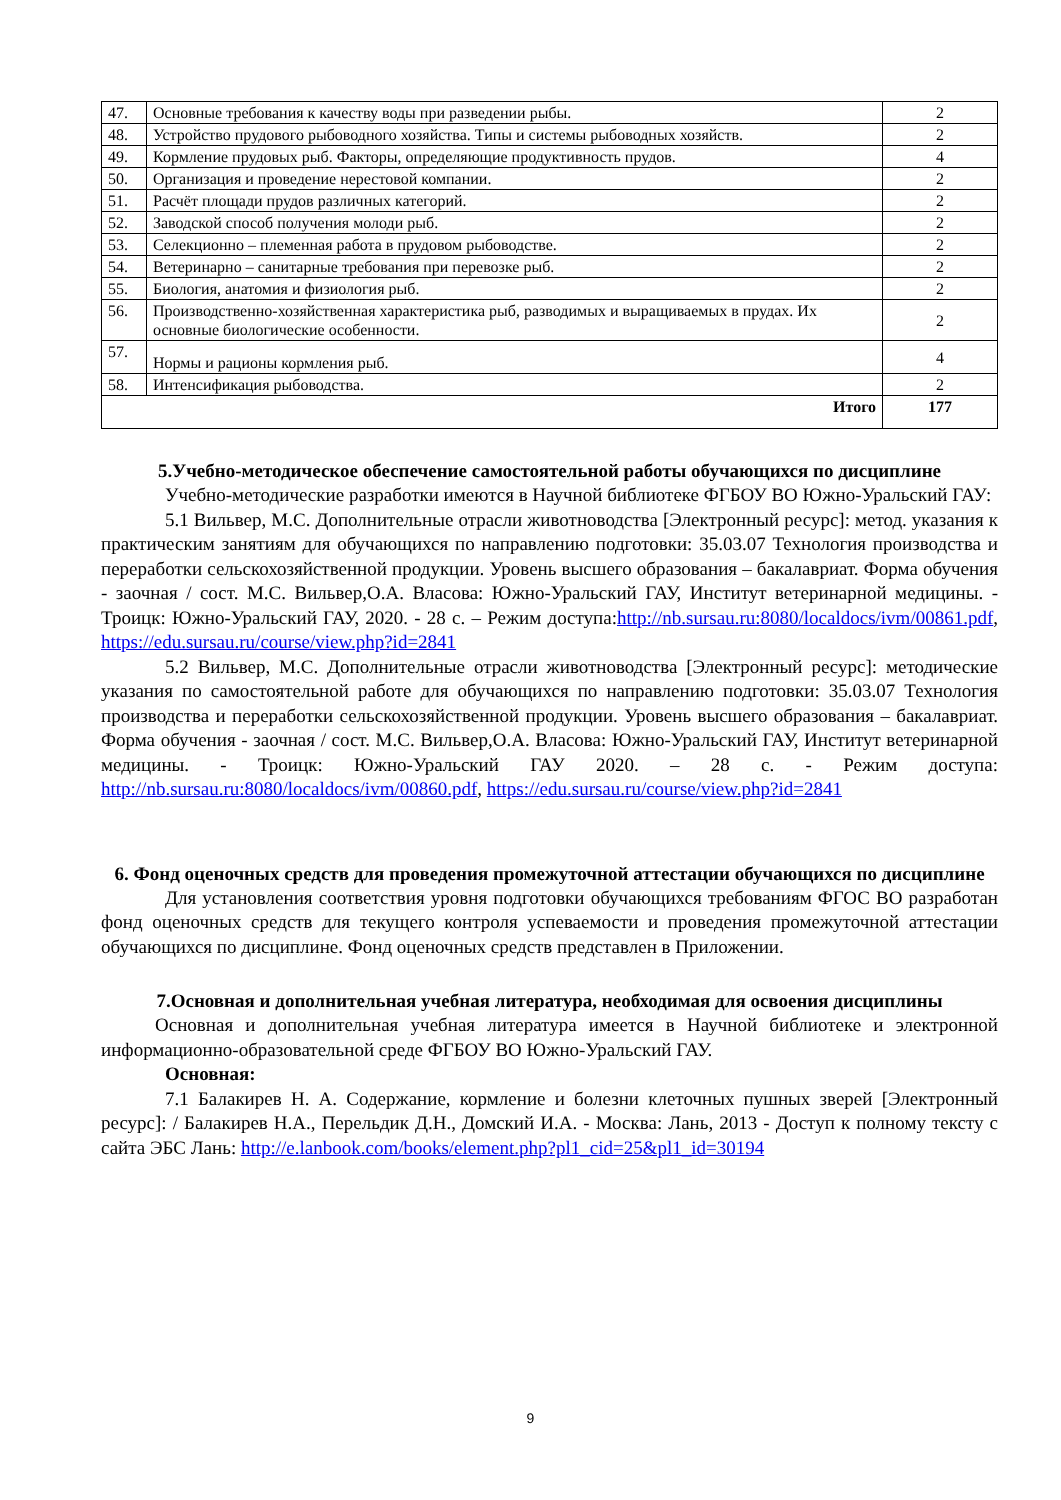| 47. | Основные требования к качеству воды при разведении рыбы. | 2 |
| 48. | Устройство прудового рыбоводного хозяйства. Типы и системы рыбоводных хозяйств. | 2 |
| 49. | Кормление прудовых рыб. Факторы, определяющие продуктивность прудов. | 4 |
| 50. | Организация и проведение нерестовой компании. | 2 |
| 51. | Расчёт площади прудов различных категорий. | 2 |
| 52. | Заводской способ получения молоди рыб. | 2 |
| 53. | Селекционно – племенная работа в прудовом рыбоводстве. | 2 |
| 54. | Ветеринарно – санитарные требования при перевозке рыб. | 2 |
| 55. | Биология, анатомия и физиология рыб. | 2 |
| 56. | Производственно-хозяйственная характеристика рыб, разводимых и выращиваемых в прудах. Их основные биологические особенности. | 2 |
| 57. | Нормы и рационы кормления рыб. | 4 |
| 58. | Интенсификация рыбоводства. | 2 |
| Итого | | 177 |
5.Учебно-методическое обеспечение самостоятельной работы обучающихся по дисциплине
Учебно-методические разработки имеются в Научной библиотеке ФГБОУ ВО Южно-Уральский ГАУ:
5.1 Вильвер, М.С. Дополнительные отрасли животноводства [Электронный ресурс]: метод. указания к практическим занятиям для обучающихся по направлению подготовки: 35.03.07 Технология производства и переработки сельскохозяйственной продукции. Уровень высшего образования – бакалавриат. Форма обучения - заочная / сост. М.С. Вильвер,О.А. Власова: Южно-Уральский ГАУ, Институт ветеринарной медицины. - Троицк: Южно-Уральский ГАУ, 2020. - 28 с. – Режим доступа:http://nb.sursau.ru:8080/localdocs/ivm/00861.pdf, https://edu.sursau.ru/course/view.php?id=2841
5.2 Вильвер, М.С. Дополнительные отрасли животноводства [Электронный ресурс]: методические указания по самостоятельной работе для обучающихся по направлению подготовки: 35.03.07 Технология производства и переработки сельскохозяйственной продукции. Уровень высшего образования – бакалавриат. Форма обучения - заочная / сост. М.С. Вильвер,О.А. Власова: Южно-Уральский ГАУ, Институт ветеринарной медицины. - Троицк: Южно-Уральский ГАУ 2020. – 28 с. - Режим доступа: http://nb.sursau.ru:8080/localdocs/ivm/00860.pdf, https://edu.sursau.ru/course/view.php?id=2841
6. Фонд оценочных средств для проведения промежуточной аттестации обучающихся по дисциплине
Для установления соответствия уровня подготовки обучающихся требованиям ФГОС ВО разработан фонд оценочных средств для текущего контроля успеваемости и проведения промежуточной аттестации обучающихся по дисциплине. Фонд оценочных средств представлен в Приложении.
7.Основная и дополнительная учебная литература, необходимая для освоения дисциплины
Основная и дополнительная учебная литература имеется в Научной библиотеке и электронной информационно-образовательной среде ФГБОУ ВО Южно-Уральский ГАУ.
Основная:
7.1 Балакирев Н. А. Содержание, кормление и болезни клеточных пушных зверей [Электронный ресурс]: / Балакирев Н.А., Перельдик Д.Н., Домский И.А. - Москва: Лань, 2013 - Доступ к полному тексту с сайта ЭБС Лань: http://e.lanbook.com/books/element.php?pl1_cid=25&pl1_id=30194
9